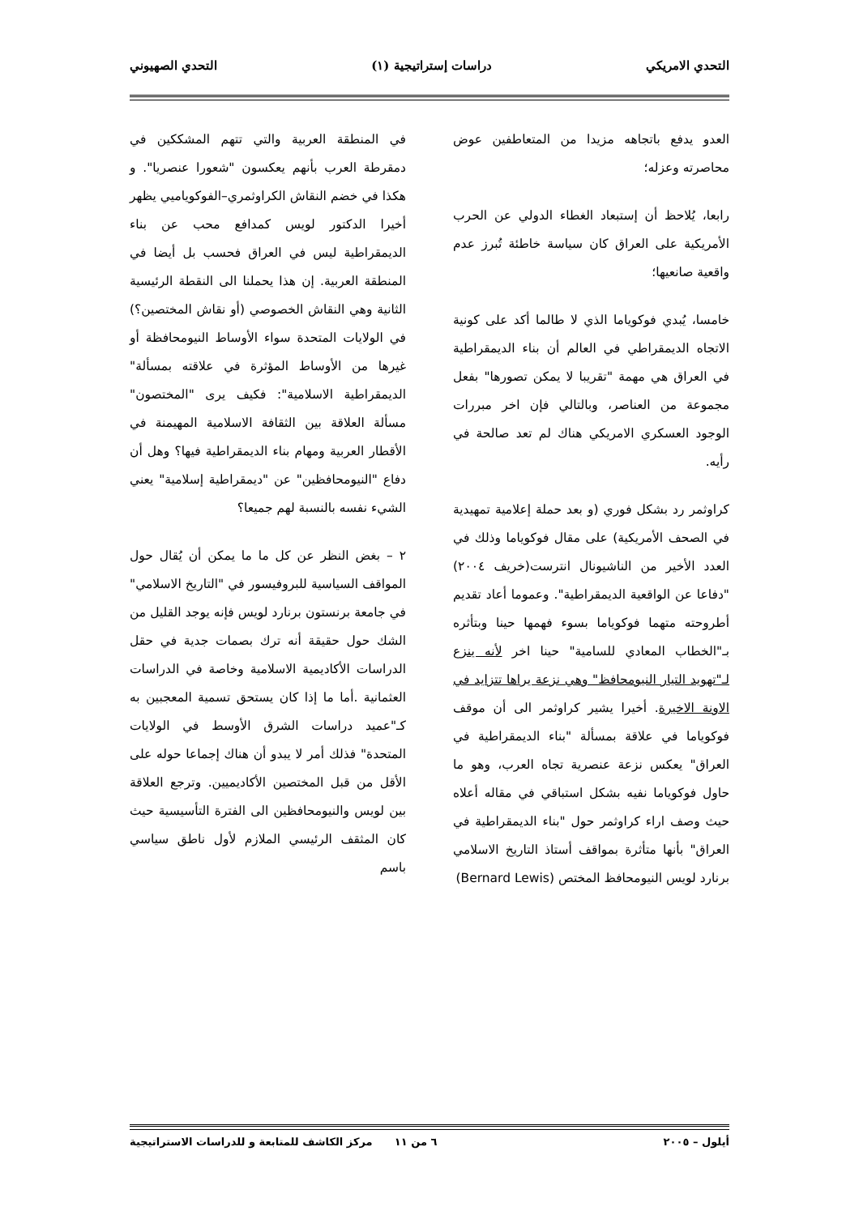التحدي الامريكي دراسات إستراتيجية (١) التحدي الصهيوني
العدو يدفع باتجاهه مزيدا من المتعاطفين عوض محاصرته وعزله؛
رابعا، يُلاحظ أن إستبعاد الغطاء الدولي عن الحرب الأمريكية على العراق كان سياسة خاطئة تُبرز عدم واقعية صانعيها؛
خامسا، يُبدي فوكوياما الذي لا طالما أكد على كونية الاتجاه الديمقراطي في العالم أن بناء الديمقراطية في العراق هي مهمة "تقريبا لا يمكن تصورها" بفعل مجموعة من العناصر، وبالتالي فإن اخر مبررات الوجود العسكري الامريكي هناك لم تعد صالحة في رأيه.
كراوثمر رد بشكل فوري (و بعد حملة إعلامية تمهيدية في الصحف الأمريكية) على مقال فوكوياما وذلك في العدد الأخير من الناشيونال انترست(خريف ٢٠٠٤) "دفاعا عن الواقعية الديمقراطية". وعموما أعاد تقديم أطروحته متهما فوكوياما بسوء فهمها حينا وبتأثره بـ"الخطاب المعادي للسامية" حينا اخر لأنه ينزع لـ"تهويد التيار النيومحافظ" وهي نزعة يراها تتزايد في الاونة الاخيرة. أخيرا يشير كراوثمر الى أن موقف فوكوياما في علاقة بمسألة "بناء الديمقراطية في العراق" يعكس نزعة عنصرية تجاه العرب، وهو ما حاول فوكوياما نفيه بشكل استباقي في مقاله أعلاه حيث وصف اراء كراوثمر حول "بناء الديمقراطية في العراق" بأنها متأثرة بمواقف أستاذ التاريخ الاسلامي برنارد لويس النيومحافظ المختص (Bernard Lewis)
في المنطقة العربية والتي تتهم المشككين في دمقرطة العرب بأنهم يعكسون "شعورا عنصريا". و هكذا في خضم النقاش الكراوثمري–الفوكوياميي يظهر أخيرا الدكتور لويس كمدافع محب عن بناء الديمقراطية ليس في العراق فحسب بل أيضا في المنطقة العربية. إن هذا يحملنا الى النقطة الرئيسية الثانية وهي النقاش الخصوصي (أو نقاش المختصين؟) في الولايات المتحدة سواء الأوساط النيومحافظة أو غيرها من الأوساط المؤثرة في علاقته بمسألة" الديمقراطية الاسلامية": فكيف يرى "المختصون" مسألة العلاقة بين الثقافة الاسلامية المهيمنة في الأقطار العربية ومهام بناء الديمقراطية فيها؟ وهل أن دفاع "النيومحافظين" عن "ديمقراطية إسلامية" يعني الشيء نفسه بالنسبة لهم جميعا؟
٢ – بغض النظر عن كل ما ما يمكن أن يُقال حول المواقف السياسية للبروفيسور في "التاريخ الاسلامي" في جامعة برنستون برنارد لويس فإنه يوجد القليل من الشك حول حقيقة أنه ترك بصمات جدية في حقل الدراسات الأكاديمية الاسلامية وخاصة في الدراسات العثمانية .أما ما إذا كان يستحق تسمية المعجبين به كـ"عميد دراسات الشرق الأوسط في الولايات المتحدة" فذلك أمر لا يبدو أن هناك إجماعا حوله على الأقل من قبل المختصين الأكاديميين. وترجع العلاقة بين لويس والنيومحافظين الى الفترة التأسيسية حيث كان المثقف الرئيسي الملازم لأول ناطق سياسي باسم
أيلول – ٢٠٠٥ ٦ من ١١ مركز الكاشف للمتابعة و للدراسات الاستراتيجية